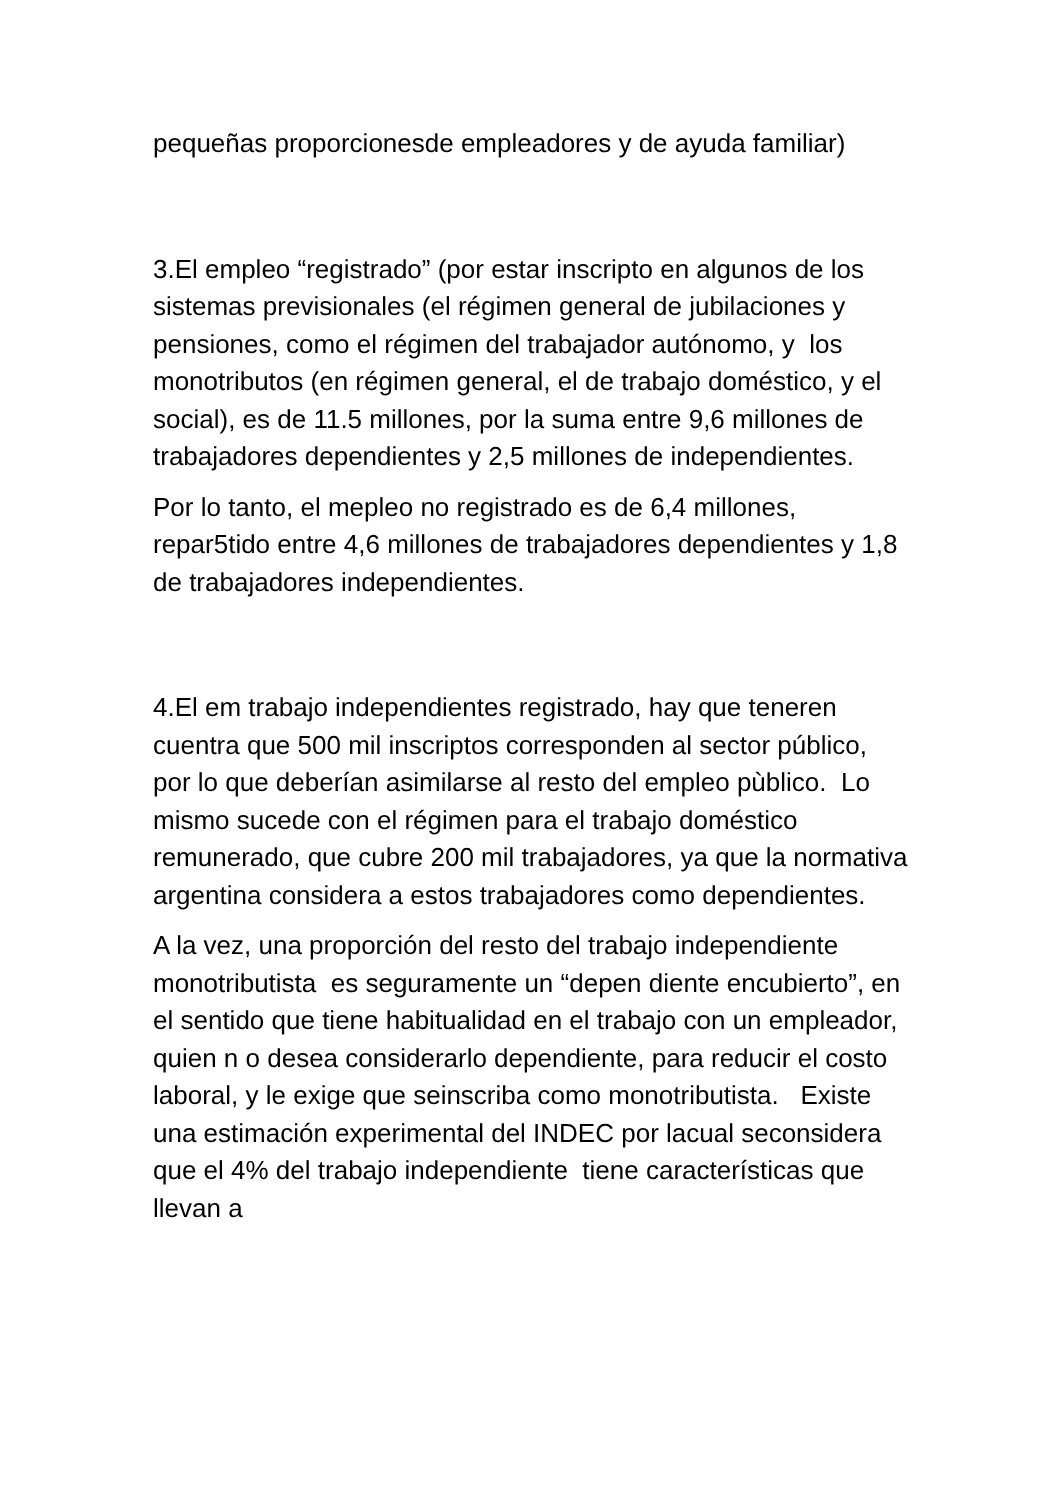pequeñas proporcionesde empleadores y de ayuda familiar)
3.El empleo “registrado” (por estar inscripto en algunos de los sistemas previsionales (el régimen general de jubilaciones y pensiones, como el régimen del trabajador autónomo, y los monotributos (en régimen general, el de trabajo doméstico, y el social), es de 11.5 millones, por la suma entre 9,6 millones de trabajadores dependientes y 2,5 millones de independientes.
Por lo tanto, el mepleo no registrado es de 6,4 millones, repar5tido entre 4,6 millones de trabajadores dependientes y 1,8 de trabajadores independientes.
4.El em trabajo independientes registrado, hay que teneren cuentra que 500 mil inscriptos corresponden al sector público, por lo que deberían asimilarse al resto del empleo pùblico. Lo mismo sucede con el régimen para el trabajo doméstico remunerado, que cubre 200 mil trabajadores, ya que la normativa argentina considera a estos trabajadores como dependientes.
A la vez, una proporción del resto del trabajo independiente monotributista es seguramente un “depen diente encubierto”, en el sentido que tiene habitualidad en el trabajo con un empleador, quien n o desea considerarlo dependiente, para reducir el costo laboral, y le exige que seinscriba como monotributista. Existe una estimación experimental del INDEC por lacual seconsidera que el 4% del trabajo independiente tiene características que llevan a